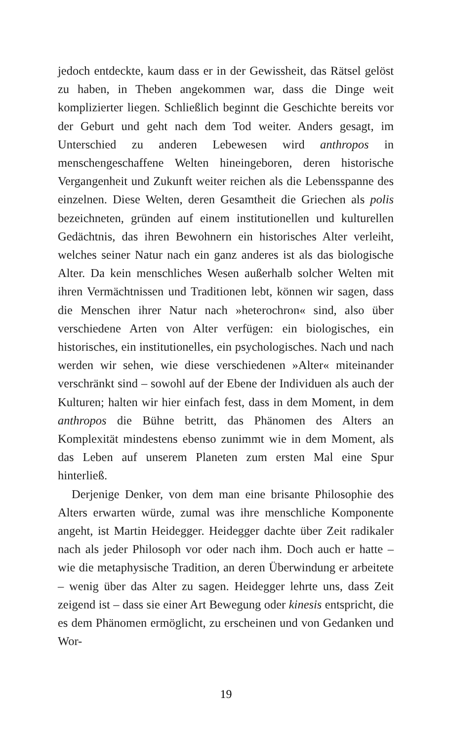jedoch entdeckte, kaum dass er in der Gewissheit, das Rätsel gelöst zu haben, in Theben angekommen war, dass die Dinge weit komplizierter liegen. Schließlich beginnt die Geschichte bereits vor der Geburt und geht nach dem Tod weiter. Anders gesagt, im Unterschied zu anderen Lebewesen wird anthropos in menschengeschaffene Welten hineingeboren, deren historische Vergangenheit und Zukunft weiter reichen als die Lebensspanne des einzelnen. Diese Welten, deren Gesamtheit die Griechen als polis bezeichneten, gründen auf einem institutionellen und kulturellen Gedächtnis, das ihren Bewohnern ein historisches Alter verleiht, welches seiner Natur nach ein ganz anderes ist als das biologische Alter. Da kein menschliches Wesen außerhalb solcher Welten mit ihren Vermächtnissen und Traditionen lebt, können wir sagen, dass die Menschen ihrer Natur nach »heterochron« sind, also über verschiedene Arten von Alter verfügen: ein biologisches, ein historisches, ein institutionelles, ein psychologisches. Nach und nach werden wir sehen, wie diese verschiedenen »Alter« miteinander verschränkt sind – sowohl auf der Ebene der Individuen als auch der Kulturen; halten wir hier einfach fest, dass in dem Moment, in dem anthropos die Bühne betritt, das Phänomen des Alters an Komplexität mindestens ebenso zunimmt wie in dem Moment, als das Leben auf unserem Planeten zum ersten Mal eine Spur hinterließ.
Derjenige Denker, von dem man eine brisante Philosophie des Alters erwarten würde, zumal was ihre menschliche Komponente angeht, ist Martin Heidegger. Heidegger dachte über Zeit radikaler nach als jeder Philosoph vor oder nach ihm. Doch auch er hatte – wie die metaphysische Tradition, an deren Überwindung er arbeitete – wenig über das Alter zu sagen. Heidegger lehrte uns, dass Zeit zeigend ist – dass sie einer Art Bewegung oder kinesis entspricht, die es dem Phänomen ermöglicht, zu erscheinen und von Gedanken und Wor-
19